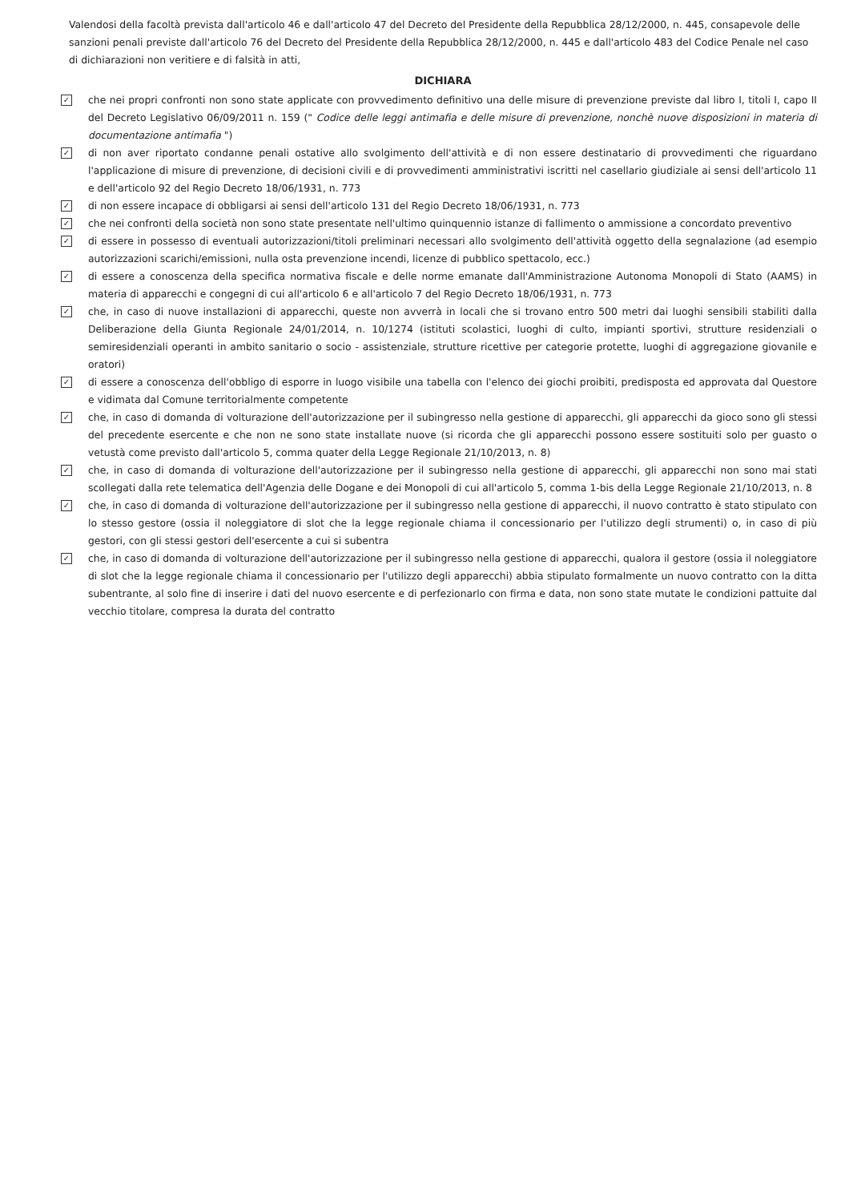Valendosi della facoltà prevista dall'articolo 46 e dall'articolo 47 del Decreto del Presidente della Repubblica 28/12/2000, n. 445, consapevole delle sanzioni penali previste dall'articolo 76 del Decreto del Presidente della Repubblica 28/12/2000, n. 445 e dall'articolo 483 del Codice Penale nel caso di dichiarazioni non veritiere e di falsità in atti,
DICHIARA
✓
che nei propri confronti non sono state applicate con provvedimento definitivo una delle misure di prevenzione previste dal libro I, titoli I, capo II del Decreto Legislativo 06/09/2011 n. 159 (" Codice delle leggi antimafia e delle misure di prevenzione, nonchè nuove disposizioni in materia di documentazione antimafia ")
✓
di non aver riportato condanne penali ostative allo svolgimento dell'attività e di non essere destinatario di provvedimenti che riguardano l'applicazione di misure di prevenzione, di decisioni civili e di provvedimenti amministrativi iscritti nel casellario giudiziale ai sensi dell'articolo 11 e dell'articolo 92 del Regio Decreto 18/06/1931, n. 773
✓
di non essere incapace di obbligarsi ai sensi dell'articolo 131 del Regio Decreto 18/06/1931, n. 773
✓
che nei confronti della società non sono state presentate nell'ultimo quinquennio istanze di fallimento o ammissione a concordato preventivo
✓
di essere in possesso di eventuali autorizzazioni/titoli preliminari necessari allo svolgimento dell'attività oggetto della segnalazione (ad esempio autorizzazioni scarichi/emissioni, nulla osta prevenzione incendi, licenze di pubblico spettacolo, ecc.)
✓
di essere a conoscenza della specifica normativa fiscale e delle norme emanate dall'Amministrazione Autonoma Monopoli di Stato (AAMS) in materia di apparecchi e congegni di cui all'articolo 6 e all'articolo 7 del Regio Decreto 18/06/1931, n. 773
✓
che, in caso di nuove installazioni di apparecchi, queste non avverrà in locali che si trovano entro 500 metri dai luoghi sensibili stabiliti dalla Deliberazione della Giunta Regionale 24/01/2014, n. 10/1274 (istituti scolastici, luoghi di culto, impianti sportivi, strutture residenziali o semiresidenziali operanti in ambito sanitario o socio - assistenziale, strutture ricettive per categorie protette, luoghi di aggregazione giovanile e oratori)
✓
di essere a conoscenza dell'obbligo di esporre in luogo visibile una tabella con l'elenco dei giochi proibiti, predisposta ed approvata dal Questore e vidimata dal Comune territorialmente competente
✓
che, in caso di domanda di volturazione dell'autorizzazione per il subingresso nella gestione di apparecchi, gli apparecchi da gioco sono gli stessi del precedente esercente e che non ne sono state installate nuove (si ricorda che gli apparecchi possono essere sostituiti solo per guasto o vetustà come previsto dall'articolo 5, comma quater della Legge Regionale 21/10/2013, n. 8)
✓
che, in caso di domanda di volturazione dell'autorizzazione per il subingresso nella gestione di apparecchi, gli apparecchi non sono mai stati scollegati dalla rete telematica dell'Agenzia delle Dogane e dei Monopoli di cui all'articolo 5, comma 1-bis della Legge Regionale 21/10/2013, n. 8
✓
che, in caso di domanda di volturazione dell'autorizzazione per il subingresso nella gestione di apparecchi, il nuovo contratto è stato stipulato con lo stesso gestore (ossia il noleggiatore di slot che la legge regionale chiama il concessionario per l'utilizzo degli strumenti) o, in caso di più gestori, con gli stessi gestori dell'esercente a cui si subentra
✓
che, in caso di domanda di volturazione dell'autorizzazione per il subingresso nella gestione di apparecchi, qualora il gestore (ossia il noleggiatore di slot che la legge regionale chiama il concessionario per l'utilizzo degli apparecchi) abbia stipulato formalmente un nuovo contratto con la ditta subentrante, al solo fine di inserire i dati del nuovo esercente e di perfezionarlo con firma e data, non sono state mutate le condizioni pattuite dal vecchio titolare, compresa la durata del contratto